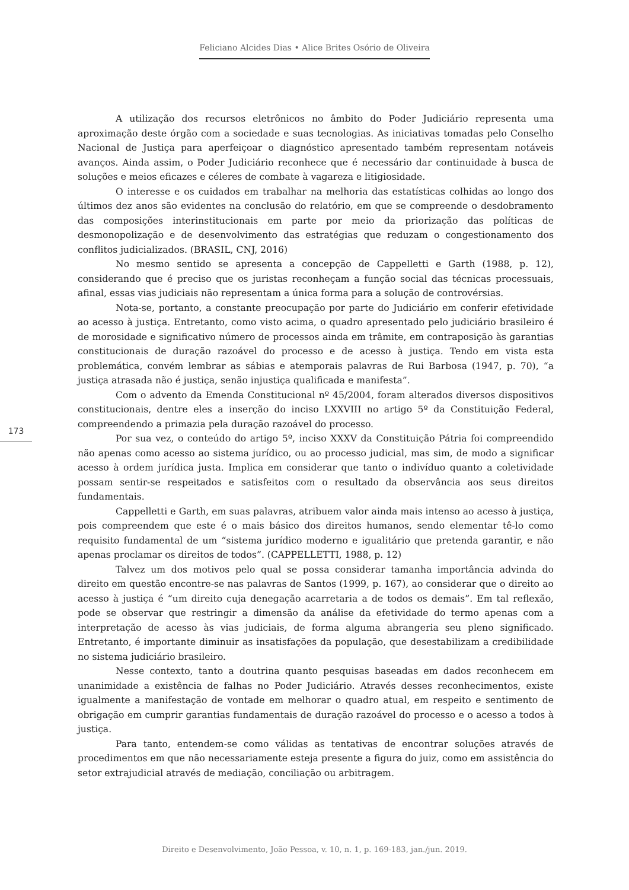Feliciano Alcides Dias • Alice Brites Osório de Oliveira
A utilização dos recursos eletrônicos no âmbito do Poder Judiciário representa uma aproximação deste órgão com a sociedade e suas tecnologias. As iniciativas tomadas pelo Conselho Nacional de Justiça para aperfeiçoar o diagnóstico apresentado também representam notáveis avanços. Ainda assim, o Poder Judiciário reconhece que é necessário dar continuidade à busca de soluções e meios eficazes e céleres de combate à vagareza e litigiosidade.
O interesse e os cuidados em trabalhar na melhoria das estatísticas colhidas ao longo dos últimos dez anos são evidentes na conclusão do relatório, em que se compreende o desdobramento das composições interinstitucionais em parte por meio da priorização das políticas de desmonopolização e de desenvolvimento das estratégias que reduzam o congestionamento dos conflitos judicializados. (BRASIL, CNJ, 2016)
No mesmo sentido se apresenta a concepção de Cappelletti e Garth (1988, p. 12), considerando que é preciso que os juristas reconheçam a função social das técnicas processuais, afinal, essas vias judiciais não representam a única forma para a solução de controvérsias.
Nota-se, portanto, a constante preocupação por parte do Judiciário em conferir efetividade ao acesso à justiça. Entretanto, como visto acima, o quadro apresentado pelo judiciário brasileiro é de morosidade e significativo número de processos ainda em trâmite, em contraposição às garantias constitucionais de duração razoável do processo e de acesso à justiça. Tendo em vista esta problemática, convém lembrar as sábias e atemporais palavras de Rui Barbosa (1947, p. 70), “a justiça atrasada não é justiça, senão injustiça qualificada e manifesta”.
Com o advento da Emenda Constitucional nº 45/2004, foram alterados diversos dispositivos constitucionais, dentre eles a inserção do inciso LXXVIII no artigo 5º da Constituição Federal, compreendendo a primazia pela duração razoável do processo.
Por sua vez, o conteúdo do artigo 5º, inciso XXXV da Constituição Pátria foi compreendido não apenas como acesso ao sistema jurídico, ou ao processo judicial, mas sim, de modo a significar acesso à ordem jurídica justa. Implica em considerar que tanto o indivíduo quanto a coletividade possam sentir-se respeitados e satisfeitos com o resultado da observância aos seus direitos fundamentais.
Cappelletti e Garth, em suas palavras, atribuem valor ainda mais intenso ao acesso à justiça, pois compreendem que este é o mais básico dos direitos humanos, sendo elementar tê-lo como requisito fundamental de um “sistema jurídico moderno e igualitário que pretenda garantir, e não apenas proclamar os direitos de todos”. (CAPPELLETTI, 1988, p. 12)
Talvez um dos motivos pelo qual se possa considerar tamanha importância advinda do direito em questão encontre-se nas palavras de Santos (1999, p. 167), ao considerar que o direito ao acesso à justiça é “um direito cuja denegação acarretaria a de todos os demais”. Em tal reflexão, pode se observar que restringir a dimensão da análise da efetividade do termo apenas com a interpretação de acesso às vias judiciais, de forma alguma abrangeria seu pleno significado. Entretanto, é importante diminuir as insatisfações da população, que desestabilizam a credibilidade no sistema judiciário brasileiro.
Nesse contexto, tanto a doutrina quanto pesquisas baseadas em dados reconhecem em unanimidade a existência de falhas no Poder Judiciário. Através desses reconhecimentos, existe igualmente a manifestação de vontade em melhorar o quadro atual, em respeito e sentimento de obrigação em cumprir garantias fundamentais de duração razoável do processo e o acesso a todos à justiça.
Para tanto, entendem-se como válidas as tentativas de encontrar soluções através de procedimentos em que não necessariamente esteja presente a figura do juiz, como em assistência do setor extrajudicial através de mediação, conciliação ou arbitragem.
173
Direito e Desenvolvimento, João Pessoa, v. 10, n. 1, p. 169-183, jan./jun. 2019.